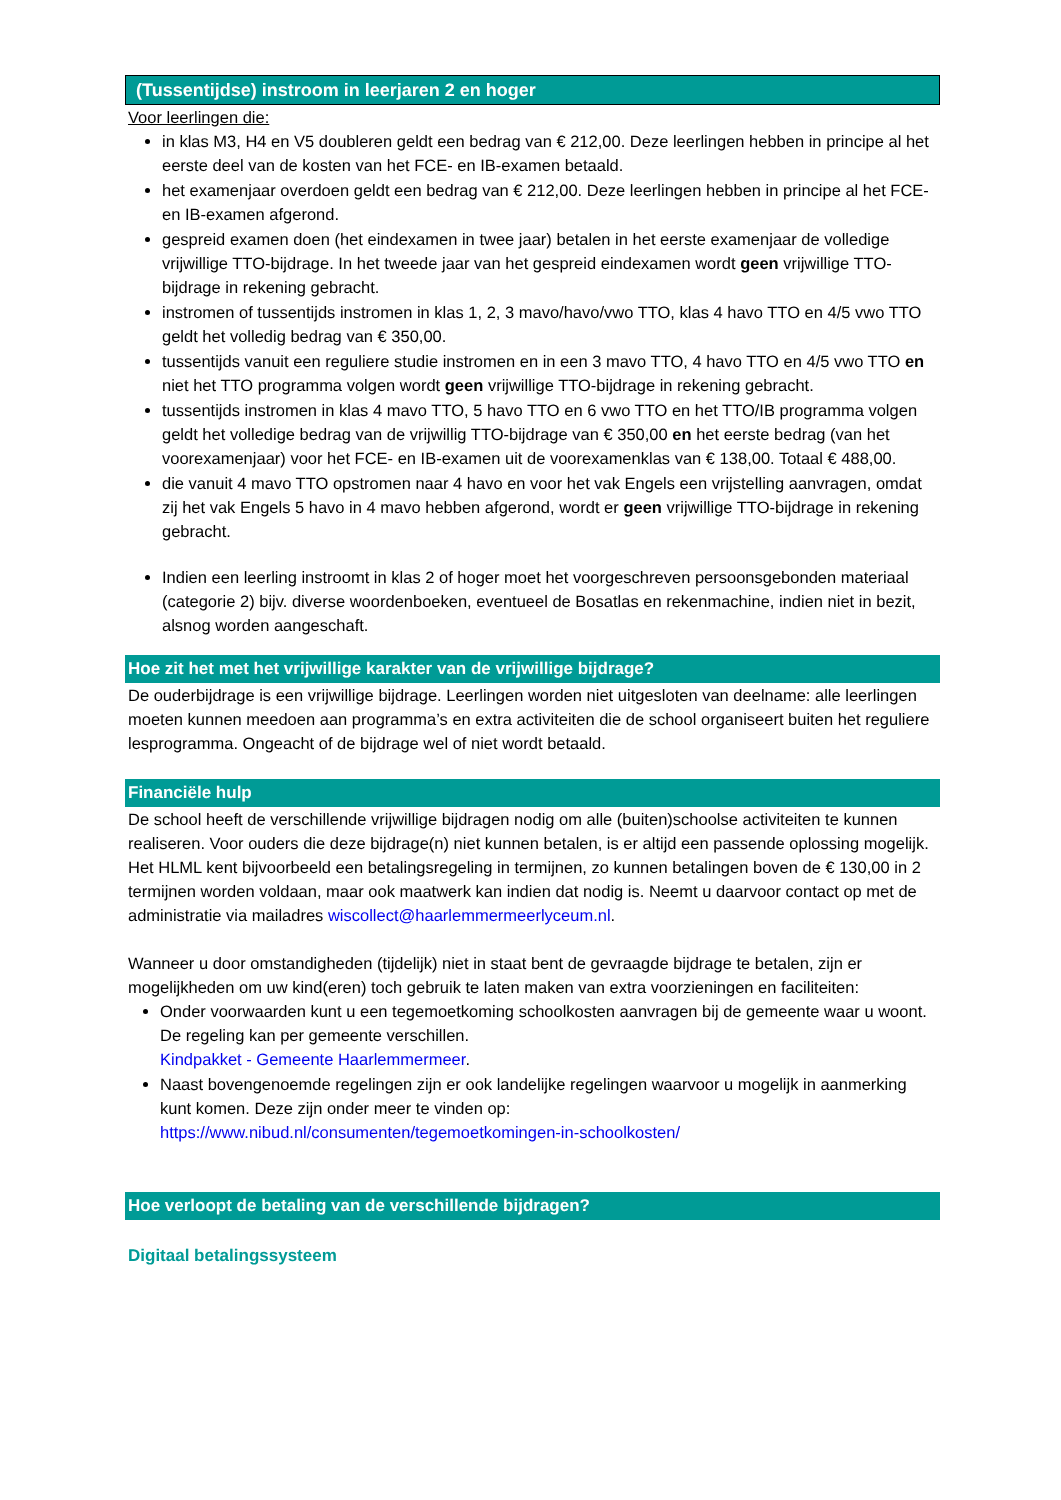(Tussentijdse) instroom in leerjaren 2 en hoger
Voor leerlingen die:
in klas M3, H4 en V5 doubleren geldt een bedrag van € 212,00. Deze leerlingen hebben in principe al het eerste deel van de kosten van het FCE- en IB-examen betaald.
het examenjaar overdoen geldt een bedrag van € 212,00. Deze leerlingen hebben in principe al het FCE- en IB-examen afgerond.
gespreid examen doen (het eindexamen in twee jaar) betalen in het eerste examenjaar de volledige vrijwillige TTO-bijdrage. In het tweede jaar van het gespreid eindexamen wordt geen vrijwillige TTO-bijdrage in rekening gebracht.
instromen of tussentijds instromen in klas 1, 2, 3 mavo/havo/vwo TTO, klas 4 havo TTO en 4/5 vwo TTO geldt het volledig bedrag van € 350,00.
tussentijds vanuit een reguliere studie instromen en in een 3 mavo TTO, 4 havo TTO en 4/5 vwo TTO en niet het TTO programma volgen wordt geen vrijwillige TTO-bijdrage in rekening gebracht.
tussentijds instromen in klas 4 mavo TTO, 5 havo TTO en 6 vwo TTO en het TTO/IB programma volgen geldt het volledige bedrag van de vrijwillig TTO-bijdrage van € 350,00 en het eerste bedrag (van het voorexamenjaar) voor het FCE- en IB-examen uit de voorexamenklas van € 138,00. Totaal € 488,00.
die vanuit 4 mavo TTO opstromen naar 4 havo en voor het vak Engels een vrijstelling aanvragen, omdat zij het vak Engels 5 havo in 4 mavo hebben afgerond, wordt er geen vrijwillige TTO-bijdrage in rekening gebracht.
Indien een leerling instroomt in klas 2 of hoger moet het voorgeschreven persoonsgebonden materiaal (categorie 2) bijv. diverse woordenboeken, eventueel de Bosatlas en rekenmachine, indien niet in bezit, alsnog worden aangeschaft.
Hoe zit het met het vrijwillige karakter van de vrijwillige bijdrage?
De ouderbijdrage is een vrijwillige bijdrage. Leerlingen worden niet uitgesloten van deelname: alle leerlingen moeten kunnen meedoen aan programma’s en extra activiteiten die de school organiseert buiten het reguliere lesprogramma. Ongeacht of de bijdrage wel of niet wordt betaald.
Financiële hulp
De school heeft de verschillende vrijwillige bijdragen nodig om alle (buiten)schoolse activiteiten te kunnen realiseren. Voor ouders die deze bijdrage(n) niet kunnen betalen, is er altijd een passende oplossing mogelijk. Het HLML kent bijvoorbeeld een betalingsregeling in termijnen, zo kunnen betalingen boven de € 130,00 in 2 termijnen worden voldaan, maar ook maatwerk kan indien dat nodig is. Neemt u daarvoor contact op met de administratie via mailadres wiscollect@haarlemmermeerlyceum.nl.
Wanneer u door omstandigheden (tijdelijk) niet in staat bent de gevraagde bijdrage te betalen, zijn er mogelijkheden om uw kind(eren) toch gebruik te laten maken van extra voorzieningen en faciliteiten:
Onder voorwaarden kunt u een tegemoetkoming schoolkosten aanvragen bij de gemeente waar u woont. De regeling kan per gemeente verschillen.
Kindpakket - Gemeente Haarlemmermeer.
Naast bovengenoemde regelingen zijn er ook landelijke regelingen waarvoor u mogelijk in aanmerking kunt komen. Deze zijn onder meer te vinden op:
https://www.nibud.nl/consumenten/tegemoetkomingen-in-schoolkosten/
Hoe verloopt de betaling van de verschillende bijdragen?
Digitaal betalingssysteem